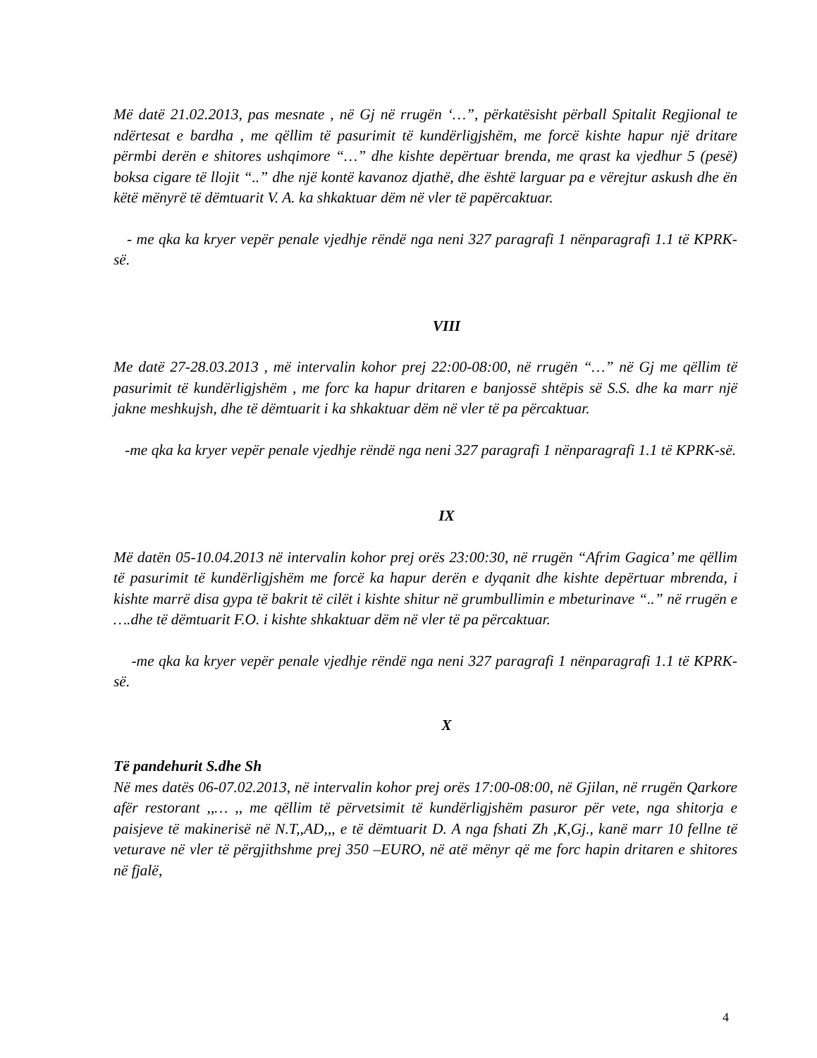Më datë 21.02.2013, pas mesnate , në Gj në rrugën ‘…”, përkatësisht përball Spitalit Regjional te ndërtesat e bardha , me qëllim të pasurimit të kundërligjshëm, me forcë kishte hapur një dritare përmbi derën e shitores ushqimore “…” dhe kishte depërtuar brenda, me qrast ka vjedhur 5 (pesë) boksa cigare të llojit “..” dhe një kontë kavanoz djathë, dhe është larguar pa e vërejtur askush dhe ën këtë mënyrë të dëmtuarit V. A. ka shkaktuar dëm në vler të papërcaktuar.
- me qka ka kryer vepër penale vjedhje rëndë nga neni 327 paragrafi 1 nënparagrafi 1.1 të KPRK-së.
VIII
Me datë 27-28.03.2013 , më intervalin kohor prej 22:00-08:00, në rrugën “…” në Gj me qëllim të pasurimit të kundërligjshëm , me forc ka hapur dritaren e banjossë shtëpis së S.S. dhe ka marr një jakne meshkujsh, dhe të dëmtuarit i ka shkaktuar dëm në vler të pa përcaktuar.
-me qka ka kryer vepër penale vjedhje rëndë nga neni 327 paragrafi 1 nënparagrafi 1.1 të KPRK-së.
IX
Më datën 05-10.04.2013 në intervalin kohor prej orës 23:00:30, në rrugën “Afrim Gagica’ me qëllim të pasurimit të kundërligjshëm me forcë ka hapur derën e dyqanit dhe kishte depërtuar mbrenda, i kishte marrë disa gypa të bakrit të cilët i kishte shitur në grumbullimin e mbeturinave “..” në rrugën e ….dhe të dëmtuarit F.O. i kishte shkaktuar dëm në vler të pa përcaktuar.
-me qka ka kryer vepër penale vjedhje rëndë nga neni 327 paragrafi 1 nënparagrafi 1.1 të KPRK-së.
X
Të pandehurit S.dhe Sh
Në mes datës 06-07.02.2013, në intervalin kohor prej orës 17:00-08:00, në Gjilan, në rrugën Qarkore afër restorant ,,… ,, me qëllim të përvetsimit të kundërligjshëm pasuror për vete, nga shitorja e paisjeve të makinerisë në N.T,,AD,,, e të dëmtuarit D. A nga fshati Zh ,K,Gj., kanë marr 10 fellne të veturave në vler të përgjithshme prej 350 –EURO, në atë mënyr që me forc hapin dritaren e shitores në fjalë,
4